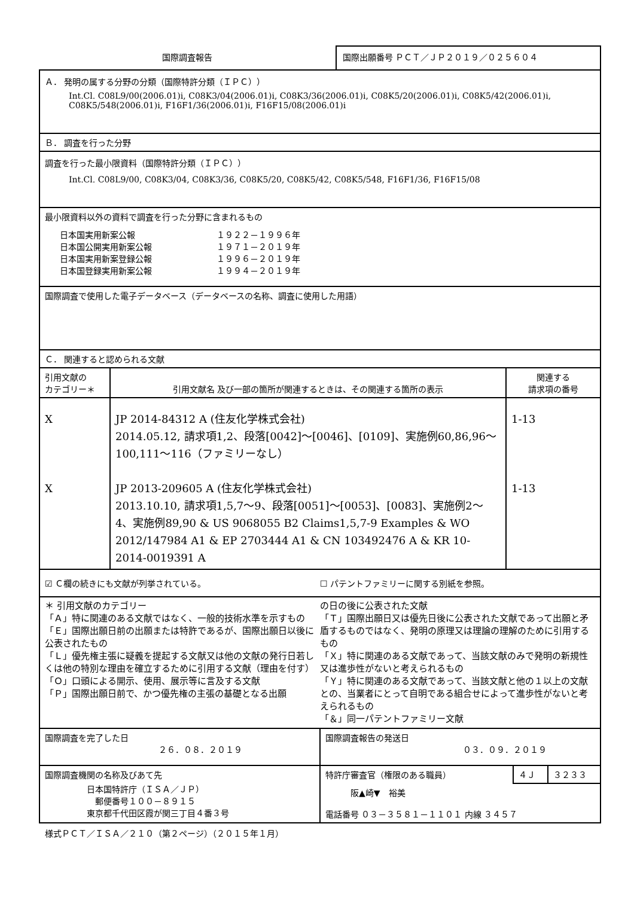国際調査報告
国際出願番号 ＰＣＴ／ＪＰ２０１９／０２５６０４
Ａ． 発明の属する分野の分類（国際特許分類（ＩＰＣ））
Int.Cl. C08L9/00(2006.01)i, C08K3/04(2006.01)i, C08K3/36(2006.01)i, C08K5/20(2006.01)i, C08K5/42(2006.01)i, C08K5/548(2006.01)i, F16F1/36(2006.01)i, F16F15/08(2006.01)i
Ｂ． 調査を行った分野
調査を行った最小限資料（国際特許分類（ＩＰＣ））
Int.Cl. C08L9/00, C08K3/04, C08K3/36, C08K5/20, C08K5/42, C08K5/548, F16F1/36, F16F15/08
最小限資料以外の資料で調査を行った分野に含まれるもの
| 日本国実用新案公報 日本国公開実用新案公報 日本国実用新案登録公報 日本国登録実用新案公報 | １９２２－１９９６年 １９７１－２０１９年 １９９６－２０１９年 １９９４－２０１９年 |
国際調査で使用した電子データベース（データベースの名称、調査に使用した用語）
Ｃ． 関連すると認められる文献
| 引用文献の カテゴリー＊ | 引用文献名 及び一部の箇所が関連するときは、その関連する箇所の表示 | 関連する 請求項の番号 |
| --- | --- | --- |
| X X | JP 2014-84312 A (住友化学株式会社) 2014.05.12, 請求項1,2、段落[0042]～[0046]、[0109]、実施例60,86,96～100,111～116（ファミリーなし） JP 2013-209605 A (住友化学株式会社) 2013.10.10, 請求項1,5,7～9、段落[0051]～[0053]、[0083]、実施例2～4、実施例89,90 & US 9068055 B2 Claims1,5,7-9 Examples & WO 2012/147984 A1 & EP 2703444 A1 & CN 103492476 A & KR 10-2014-0019391 A | 1-13 1-13 |
☑ Ｃ欄の続きにも文献が列挙されている。
☐ パテントファミリーに関する別紙を参照。
＊ 引用文献のカテゴリー
「Ａ」特に関連のある文献ではなく、一般的技術水準を示すもの
「Ｅ」国際出願日前の出願または特許であるが、国際出願日以後に公表されたもの
「Ｌ」優先権主張に疑義を提起する文献又は他の文献の発行日若しくは他の特別な理由を確立するために引用する文献（理由を付す）
「Ｏ」口頭による開示、使用、展示等に言及する文献
「Ｐ」国際出願日前で、かつ優先権の主張の基礎となる出願
の日の後に公表された文献
「Ｔ」国際出願日又は優先日後に公表された文献であって出願と矛盾するものではなく、発明の原理又は理論の理解のために引用するもの
「Ｘ」特に関連のある文献であって、当該文献のみで発明の新規性又は進歩性がないと考えられるもの
「Ｙ」特に関連のある文献であって、当該文献と他の１以上の文献との、当業者にとって自明である組合せによって進歩性がないと考えられるもの
「＆」同一パテントファミリー文献
| 国際調査を完了した日 ２６．０８．２０１９ | 国際調査報告の発送日 ０３．０９．２０１９ | | |
| 国際調査機関の名称及びあて先 日本国特許庁（ＩＳＡ／ＪＰ） 郵便番号１００－８９１５ 東京都千代田区霞が関三丁目４番３号 | 特許庁審査官（権限のある職員） | ４Ｊ | ３２３３ |
| | 阪▲崎▼ 裕美 電話番号 ０３－３５８１－１１０１ 内線 ３４５７ | | |
様式ＰＣＴ／ＩＳＡ／２１０（第２ページ）（２０１５年１月）